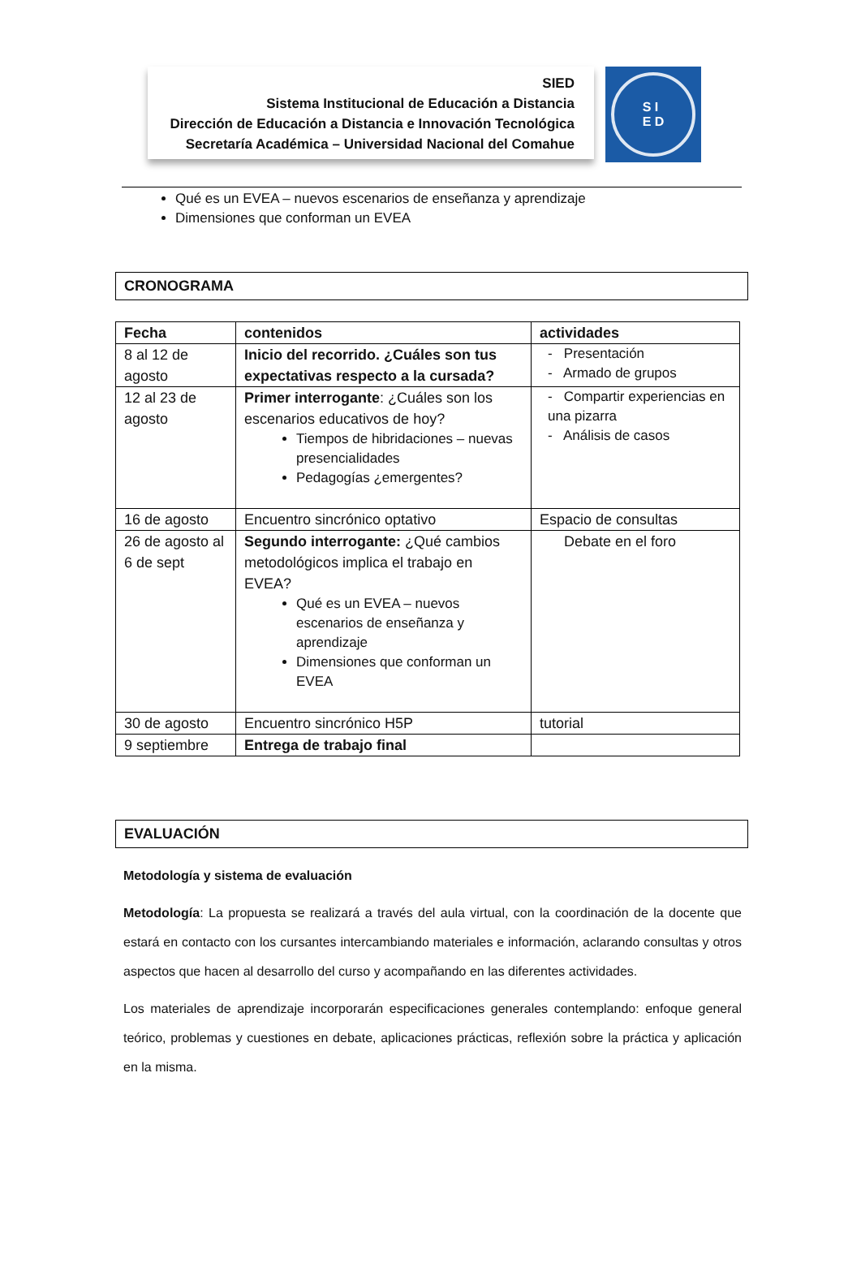SIED
Sistema Institucional de Educación a Distancia
Dirección de Educación a Distancia e Innovación Tecnológica
Secretaría Académica – Universidad Nacional del Comahue
S I
E D
Qué es un EVEA – nuevos escenarios de enseñanza y aprendizaje
Dimensiones que conforman un EVEA
CRONOGRAMA
| Fecha | contenidos | actividades |
| --- | --- | --- |
| 8 al 12 de agosto | Inicio del recorrido. ¿Cuáles son tus expectativas respecto a la cursada? | - Presentación - Armado de grupos |
| 12 al 23 de agosto | Primer interrogante : ¿Cuáles son los escenarios educativos de hoy? Tiempos de hibridaciones – nuevas presencialidades Pedagogías ¿emergentes? | - Compartir experiencias en una pizarra - Análisis de casos |
| 16 de agosto | Encuentro sincrónico optativo | Espacio de consultas |
| 26 de agosto al 6 de sept | Segundo interrogante: ¿Qué cambios metodológicos implica el trabajo en EVEA? Qué es un EVEA – nuevos escenarios de enseñanza y aprendizaje Dimensiones que conforman un EVEA | Debate en el foro |
| 30 de agosto | Encuentro sincrónico H5P | tutorial |
| 9 septiembre | Entrega de trabajo final | |
EVALUACIÓN
Metodología y sistema de evaluación
Metodología: La propuesta se realizará a través del aula virtual, con la coordinación de la docente que estará en contacto con los cursantes intercambiando materiales e información, aclarando consultas y otros aspectos que hacen al desarrollo del curso y acompañando en las diferentes actividades.
Los materiales de aprendizaje incorporarán especificaciones generales contemplando: enfoque general teórico, problemas y cuestiones en debate, aplicaciones prácticas, reflexión sobre la práctica y aplicación en la misma.